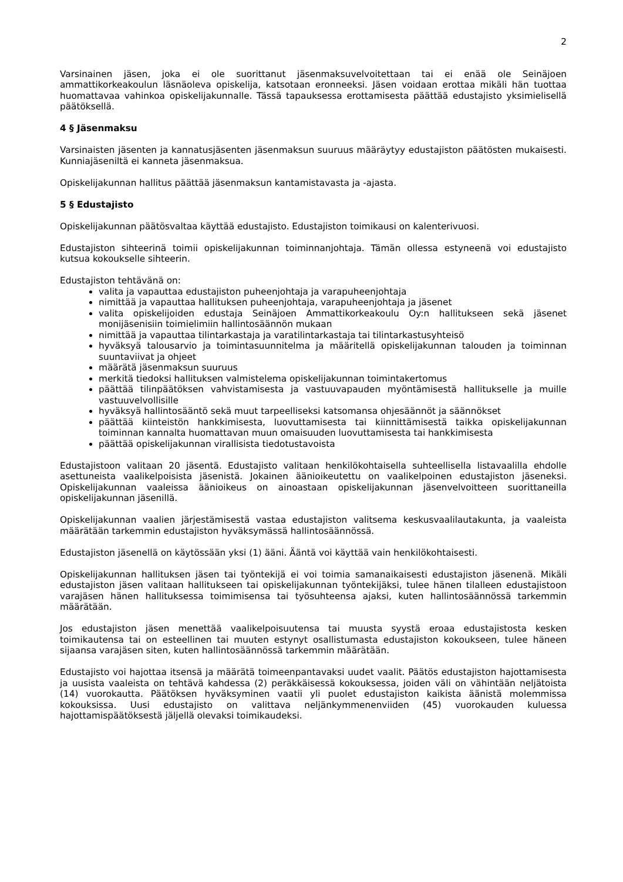2
Varsinainen jäsen, joka ei ole suorittanut jäsenmaksuvelvoitettaan tai ei enää ole Seinäjoen ammattikorkeakoulun läsnäoleva opiskelija, katsotaan eronneeksi. Jäsen voidaan erottaa mikäli hän tuottaa huomattavaa vahinkoa opiskelijakunnalle. Tässä tapauksessa erottamisesta päättää edustajisto yksimielisellä päätöksellä.
4 § Jäsenmaksu
Varsinaisten jäsenten ja kannatusjäsenten jäsenmaksun suuruus määräytyy edustajiston päätösten mukaisesti. Kunniajäseniltä ei kanneta jäsenmaksua.
Opiskelijakunnan hallitus päättää jäsenmaksun kantamistavasta ja -ajasta.
5 § Edustajisto
Opiskelijakunnan päätösvaltaa käyttää edustajisto. Edustajiston toimikausi on kalenterivuosi.
Edustajiston sihteerinä toimii opiskelijakunnan toiminnanjohtaja. Tämän ollessa estyneenä voi edustajisto kutsua kokoukselle sihteerin.
Edustajiston tehtävänä on:
valita ja vapauttaa edustajiston puheenjohtaja ja varapuheenjohtaja
nimittää ja vapauttaa hallituksen puheenjohtaja, varapuheenjohtaja ja jäsenet
valita opiskelijoiden edustaja Seinäjoen Ammattikorkeakoulu Oy:n hallitukseen sekä jäsenet monijäsenisiin toimielimiin hallintosäännön mukaan
nimittää ja vapauttaa tilintarkastaja ja varatilintarkastaja tai tilintarkastusyhteisö
hyväksyä talousarvio ja toimintasuunnitelma ja määritellä opiskelijakunnan talouden ja toiminnan suuntaviivat ja ohjeet
määrätä jäsenmaksun suuruus
merkitä tiedoksi hallituksen valmistelema opiskelijakunnan toimintakertomus
päättää tilinpäätöksen vahvistamisesta ja vastuuvapauden myöntämisestä hallitukselle ja muille vastuuvelvollisille
hyväksyä hallintosääntö sekä muut tarpeelliseksi katsomansa ohjesäännöt ja säännökset
päättää kiinteistön hankkimisesta, luovuttamisesta tai kiinnittämisestä taikka opiskelijakunnan toiminnan kannalta huomattavan muun omaisuuden luovuttamisesta tai hankkimisesta
päättää opiskelijakunnan virallisista tiedotustavoista
Edustajistoon valitaan 20 jäsentä. Edustajisto valitaan henkilökohtaisella suhteellisella listavaalilla ehdolle asettuneista vaalikelpoisista jäsenistä. Jokainen äänioikeutettu on vaalikelpoinen edustajiston jäseneksi. Opiskelijakunnan vaaleissa äänioikeus on ainoastaan opiskelijakunnan jäsenvelvoitteen suorittaneilla opiskelijakunnan jäsenillä.
Opiskelijakunnan vaalien järjestämisestä vastaa edustajiston valitsema keskusvaalilautakunta, ja vaaleista määrätään tarkemmin edustajiston hyväksymässä hallintosäännössä.
Edustajiston jäsenellä on käytössään yksi (1) ääni. Ääntä voi käyttää vain henkilökohtaisesti.
Opiskelijakunnan hallituksen jäsen tai työntekijä ei voi toimia samanaikaisesti edustajiston jäsenenä. Mikäli edustajiston jäsen valitaan hallitukseen tai opiskelijakunnan työntekijäksi, tulee hänen tilalleen edustajistoon varajäsen hänen hallituksessa toimimisensa tai työsuhteensa ajaksi, kuten hallintosäännössä tarkemmin määrätään.
Jos edustajiston jäsen menettää vaalikelpoisuutensa tai muusta syystä eroaa edustajistosta kesken toimikautensa tai on esteellinen tai muuten estynyt osallistumasta edustajiston kokoukseen, tulee häneen sijaansa varajäsen siten, kuten hallintosäännössä tarkemmin määrätään.
Edustajisto voi hajottaa itsensä ja määrätä toimeenpantavaksi uudet vaalit. Päätös edustajiston hajottamisesta ja uusista vaaleista on tehtävä kahdessa (2) peräkkäisessä kokouksessa, joiden väli on vähintään neljätoista (14) vuorokautta. Päätöksen hyväksyminen vaatii yli puolet edustajiston kaikista äänistä molemmissa kokouksissa. Uusi edustajisto on valittava neljänkymmenenviiden (45) vuorokauden kuluessa hajottamispäätöksestä jäljellä olevaksi toimikaudeksi.